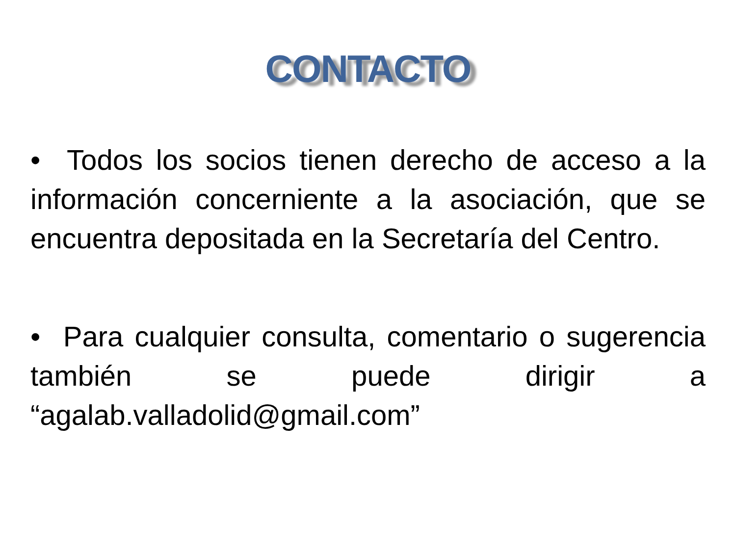CONTACTO
• Todos los socios tienen derecho de acceso a la información concerniente a la asociación, que se encuentra depositada en la Secretaría del Centro.
• Para cualquier consulta, comentario o sugerencia también se puede dirigir a “agalab.valladolid@gmail.com”